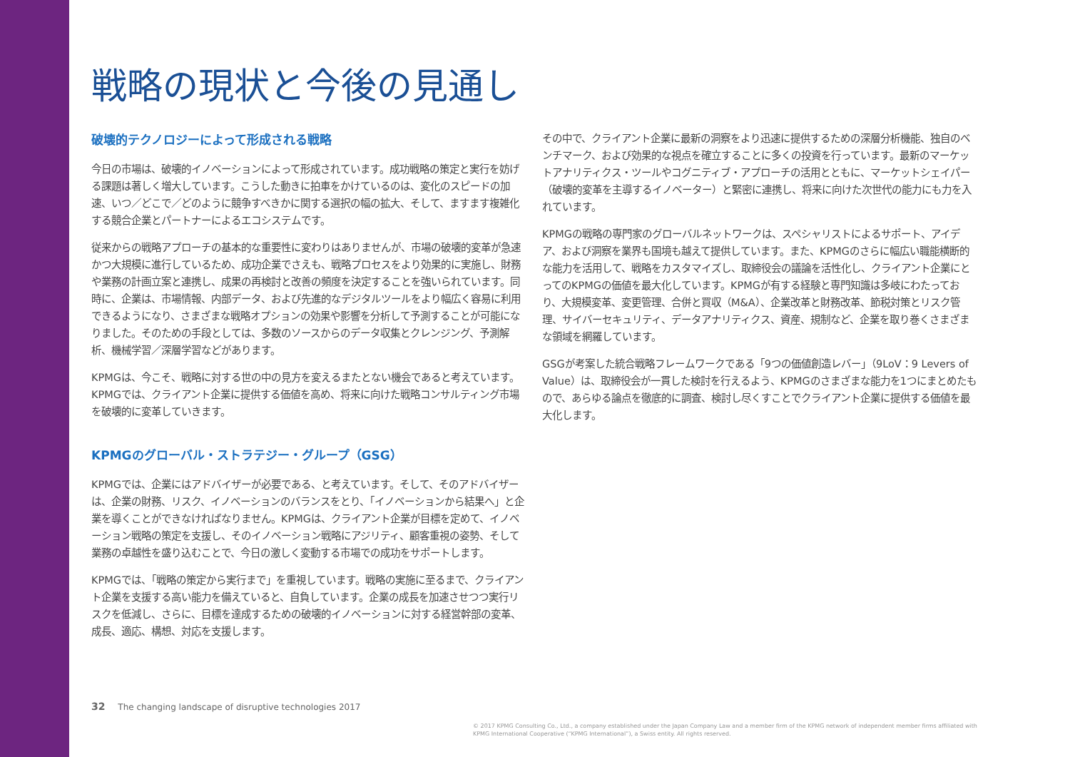戦略の現状と今後の見通し
破壊的テクノロジーによって形成される戦略
今日の市場は、破壊的イノベーションによって形成されています。成功戦略の策定と実行を妨げる課題は著しく増大しています。こうした動きに拍車をかけているのは、変化のスピードの加速、いつ／どこで／どのように競争すべきかに関する選択の幅の拡大、そして、ますます複雑化する競合企業とパートナーによるエコシステムです。
従来からの戦略アプローチの基本的な重要性に変わりはありませんが、市場の破壊的変革が急速かつ大規模に進行しているため、成功企業でさえも、戦略プロセスをより効果的に実施し、財務や業務の計画立案と連携し、成果の再検討と改善の頻度を決定することを強いられています。同時に、企業は、市場情報、内部データ、および先進的なデジタルツールをより幅広く容易に利用できるようになり、さまざまな戦略オプションの効果や影響を分析して予測することが可能になりました。そのための手段としては、多数のソースからのデータ収集とクレンジング、予測解析、機械学習／深層学習などがあります。
KPMGは、今こそ、戦略に対する世の中の見方を変えるまたとない機会であると考えています。KPMGでは、クライアント企業に提供する価値を高め、将来に向けた戦略コンサルティング市場を破壊的に変革していきます。
KPMGのグローバル・ストラテジー・グループ（GSG）
KPMGでは、企業にはアドバイザーが必要である、と考えています。そして、そのアドバイザーは、企業の財務、リスク、イノベーションのバランスをとり、「イノベーションから結果へ」と企業を導くことができなければなりません。KPMGは、クライアント企業が目標を定めて、イノベーション戦略の策定を支援し、そのイノベーション戦略にアジリティ、顧客重視の姿勢、そして業務の卓越性を盛り込むことで、今日の激しく変動する市場での成功をサポートします。
KPMGでは、「戦略の策定から実行まで」を重視しています。戦略の実施に至るまで、クライアント企業を支援する高い能力を備えていると、自負しています。企業の成長を加速させつつ実行リスクを低減し、さらに、目標を達成するための破壊的イノベーションに対する経営幹部の変革、成長、適応、構想、対応を支援します。
その中で、クライアント企業に最新の洞察をより迅速に提供するための深層分析機能、独自のベンチマーク、および効果的な視点を確立することに多くの投資を行っています。最新のマーケットアナリティクス・ツールやコグニティブ・アプローチの活用とともに、マーケットシェイパー（破壊的変革を主導するイノベーター）と緊密に連携し、将来に向けた次世代の能力にも力を入れています。
KPMGの戦略の専門家のグローバルネットワークは、スペシャリストによるサポート、アイデア、および洞察を業界も国境も越えて提供しています。また、KPMGのさらに幅広い職能横断的な能力を活用して、戦略をカスタマイズし、取締役会の議論を活性化し、クライアント企業にとってのKPMGの価値を最大化しています。KPMGが有する経験と専門知識は多岐にわたっており、大規模変革、変更管理、合併と買収（M&A）、企業改革と財務改革、節税対策とリスク管理、サイバーセキュリティ、データアナリティクス、資産、規制など、企業を取り巻くさまざまな領域を網羅しています。
GSGが考案した統合戦略フレームワークである「9つの価値創造レバー」（9LoV：9 Levers of Value）は、取締役会が一貫した検討を行えるよう、KPMGのさまざまな能力を1つにまとめたもので、あらゆる論点を徹底的に調査、検討し尽くすことでクライアント企業に提供する価値を最大化します。
32 The changing landscape of disruptive technologies 2017
© 2017 KPMG Consulting Co., Ltd., a company established under the Japan Company Law and a member firm of the KPMG network of independent member firms affiliated with KPMG International Cooperative (“KPMG International”), a Swiss entity. All rights reserved.